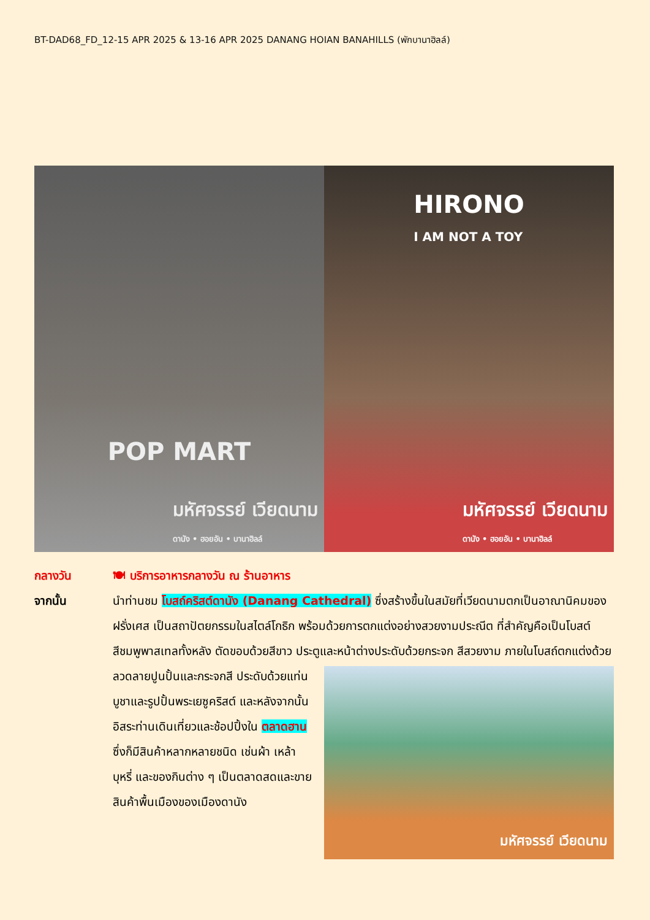BT-DAD68_FD_12-15 APR 2025 & 13-16 APR 2025 DANANG HOIAN BANAHILLS (พักบานาฮิลล์)
POP MART
มหัศจรรย์ เวียดนาม
ดานัง • ฮอยอัน • บานาฮิลล์
HIRONO
I AM NOT A TOY
มหัศจรรย์ เวียดนาม
ดานัง • ฮอยอัน • บานาฮิลล์
กลางวัน 🍽 บริการอาหารกลางวัน ณ ร้านอาหาร
จากนั้น นำท่านชม โบสถ์คริสต์ดานัง (Danang Cathedral) ซึ่งสร้างขึ้นในสมัยที่เวียดนามตกเป็นอาณานิคมของฝรั่งเศส เป็นสถาปัตยกรรมในสไตล์โกธิก พร้อมด้วยการตกแต่งอย่างสวยงามประณีต ที่สำคัญคือเป็นโบสต์สีชมพูพาสเทลทั้งหลัง ตัดขอบด้วยสีขาว ประตูและหน้าต่างประดับด้วยกระจก
มหัศจรรย์ เวียดนาม
สีสวยงาม ภายในโบสถ์ตกแต่งด้วยลวดลายปูนปั้นและกระจกสี ประดับด้วยแท่นบูชาและรูปปั้นพระเยซูคริสต์ และหลังจากนั้น อิสระท่านเดินเที่ยวและช้อปปิ้งใน ตลาดฮาน ซึ่งก็มีสินค้าหลากหลายชนิด เช่นผ้า เหล้า บุหรี่ และของกินต่าง ๆ เป็นตลาดสดและขายสินค้าพื้นเมืองของเมืองดานัง